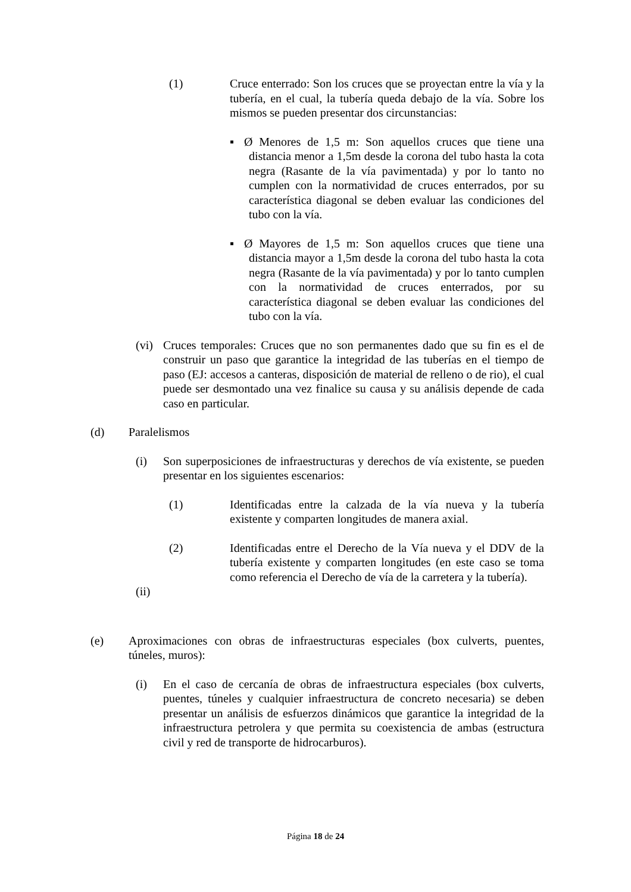(1) Cruce enterrado: Son los cruces que se proyectan entre la vía y la tubería, en el cual, la tubería queda debajo de la vía. Sobre los mismos se pueden presentar dos circunstancias:
▪ Ø Menores de 1,5 m: Son aquellos cruces que tiene una distancia menor a 1,5m desde la corona del tubo hasta la cota negra (Rasante de la vía pavimentada) y por lo tanto no cumplen con la normatividad de cruces enterrados, por su característica diagonal se deben evaluar las condiciones del tubo con la vía.
▪ Ø Mayores de 1,5 m: Son aquellos cruces que tiene una distancia mayor a 1,5m desde la corona del tubo hasta la cota negra (Rasante de la vía pavimentada) y por lo tanto cumplen con la normatividad de cruces enterrados, por su característica diagonal se deben evaluar las condiciones del tubo con la vía.
(vi) Cruces temporales: Cruces que no son permanentes dado que su fin es el de construir un paso que garantice la integridad de las tuberías en el tiempo de paso (EJ: accesos a canteras, disposición de material de relleno o de rio), el cual puede ser desmontado una vez finalice su causa y su análisis depende de cada caso en particular.
(d) Paralelismos
(i) Son superposiciones de infraestructuras y derechos de vía existente, se pueden presentar en los siguientes escenarios:
(1) Identificadas entre la calzada de la vía nueva y la tubería existente y comparten longitudes de manera axial.
(2) Identificadas entre el Derecho de la Vía nueva y el DDV de la tubería existente y comparten longitudes (en este caso se toma como referencia el Derecho de vía de la carretera y la tubería).
(ii)
(e) Aproximaciones con obras de infraestructuras especiales (box culverts, puentes, túneles, muros):
(i) En el caso de cercanía de obras de infraestructura especiales (box culverts, puentes, túneles y cualquier infraestructura de concreto necesaria) se deben presentar un análisis de esfuerzos dinámicos que garantice la integridad de la infraestructura petrolera y que permita su coexistencia de ambas (estructura civil y red de transporte de hidrocarburos).
Página 18 de 24